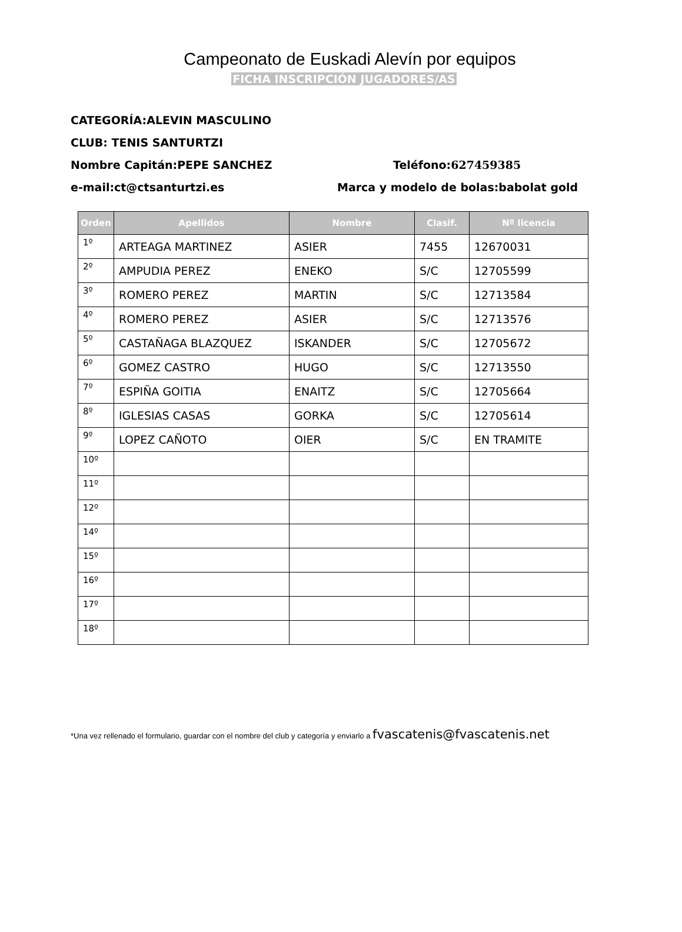Campeonato de Euskadi Alevín por equipos
FICHA INSCRIPCIÓN JUGADORES/AS
CATEGORÍA:ALEVIN MASCULINO
CLUB: TENIS SANTURTZI
Nombre Capitán:PEPE SANCHEZ Teléfono:627459385
e-mail:ct@ctsanturtzi.es Marca y modelo de bolas:babolat gold
| Orden | Apellidos | Nombre | Clasif. | Nº licencia |
| --- | --- | --- | --- | --- |
| 1º | ARTEAGA MARTINEZ | ASIER | 7455 | 12670031 |
| 2º | AMPUDIA PEREZ | ENEKO | S/C | 12705599 |
| 3º | ROMERO PEREZ | MARTIN | S/C | 12713584 |
| 4º | ROMERO PEREZ | ASIER | S/C | 12713576 |
| 5º | CASTAÑAGA BLAZQUEZ | ISKANDER | S/C | 12705672 |
| 6º | GOMEZ CASTRO | HUGO | S/C | 12713550 |
| 7º | ESPIÑA GOITIA | ENAITZ | S/C | 12705664 |
| 8º | IGLESIAS CASAS | GORKA | S/C | 12705614 |
| 9º | LOPEZ CAÑOTO | OIER | S/C | EN TRAMITE |
| 10º | | | | |
| 11º | | | | |
| 12º | | | | |
| 14º | | | | |
| 15º | | | | |
| 16º | | | | |
| 17º | | | | |
| 18º | | | | |
*Una vez rellenado el formulario, guardar con el nombre del club y categoría y enviarlo a fvascatenis@fvascatenis.net